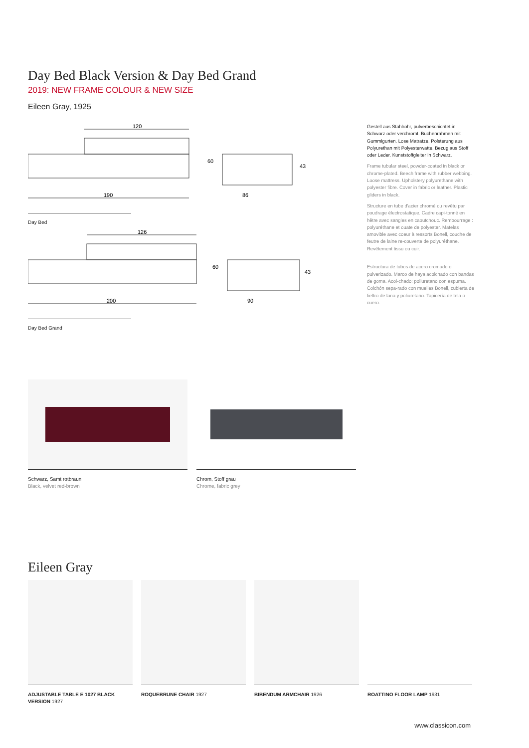Day Bed Black Version & Day Bed Grand
2019: NEW FRAME COLOUR & NEW SIZE
Eileen Gray, 1925
120
190
60
86
43
Day Bed
126
200
60
90
43
Day Bed Grand
Gestell aus Stahlrohr, pulverbeschichtet in Schwarz oder verchromt. Buchenrahmen mit Gummigurten. Lose Matratze. Polsterung aus Polyurethan mit Polyesterwatte. Bezug aus Stoff oder Leder. Kunststoffgleiter in Schwarz.
Frame tubular steel, powder-coated in black or chrome-plated. Beech frame with rubber webbing. Loose mattress. Upholstery polyurethane with polyester fibre. Cover in fabric or leather. Plastic gliders in black.
Structure en tube d'acier chromé ou revêtu par poudrage électrostatique. Cadre capi-tonné en hêtre avec sangles en caoutchouc. Rembourrage : polyuréthane et ouate de polyester. Matelas amovible avec coeur à ressorts Bonell, couche de feutre de laine re-couverte de polyuréthane. Revêtement tissu ou cuir.
Estructura de tubos de acero cromado o pulverizado. Marco de haya acolchado con bandas de goma. Acol-chado: poliuretano con espuma. Colchón sepa-rado con muelles Bonell, cubierta de fieltro de lana y poliuretano. Tapicería de tela o cuero.
Schwarz, Samt rotbraun
Black, velvet red-brown
Chrom, Stoff grau
Chrome, fabric grey
Eileen Gray
ADJUSTABLE TABLE E 1027 BLACK VERSION 1927
ROQUEBRUNE CHAIR 1927 BIBENDUM ARMCHAIR 1926
ROATTINO FLOOR LAMP 1931
www.classicon.com